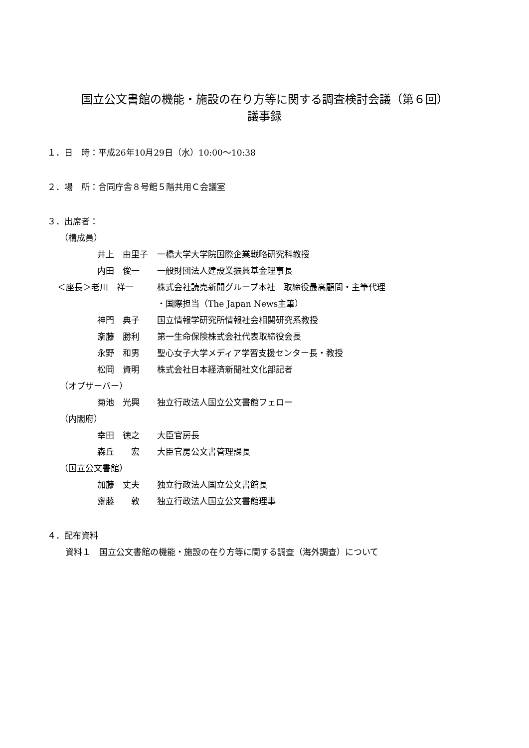国立公文書館の機能・施設の在り方等に関する調査検討会議（第６回）
議事録
１．日　時：平成26年10月29日（水）10:00～10:38
２．場　所：合同庁舎８号館５階共用Ｃ会議室
３．出席者：
（構成員）
井上　由里子 一橋大学大学院国際企業戦略研究科教授
内田　俊一 一般財団法人建設業振興基金理事長
＜座長＞老川　祥一 株式会社読売新聞グループ本社　取締役最高顧問・主筆代理
・国際担当（The Japan News主筆）
神門　典子 国立情報学研究所情報社会相関研究系教授
斎藤　勝利 第一生命保険株式会社代表取締役会長
永野　和男 聖心女子大学メディア学習支援センター長・教授
松岡　資明 株式会社日本経済新聞社文化部記者
（オブザーバー）
菊池　光興 独立行政法人国立公文書館フェロー
（内閣府）
幸田　徳之 大臣官房長
森丘　　宏 大臣官房公文書管理課長
（国立公文書館）
加藤　丈夫 独立行政法人国立公文書館長
齋藤　　敦 独立行政法人国立公文書館理事
４．配布資料
資料１　国立公文書館の機能・施設の在り方等に関する調査（海外調査）について